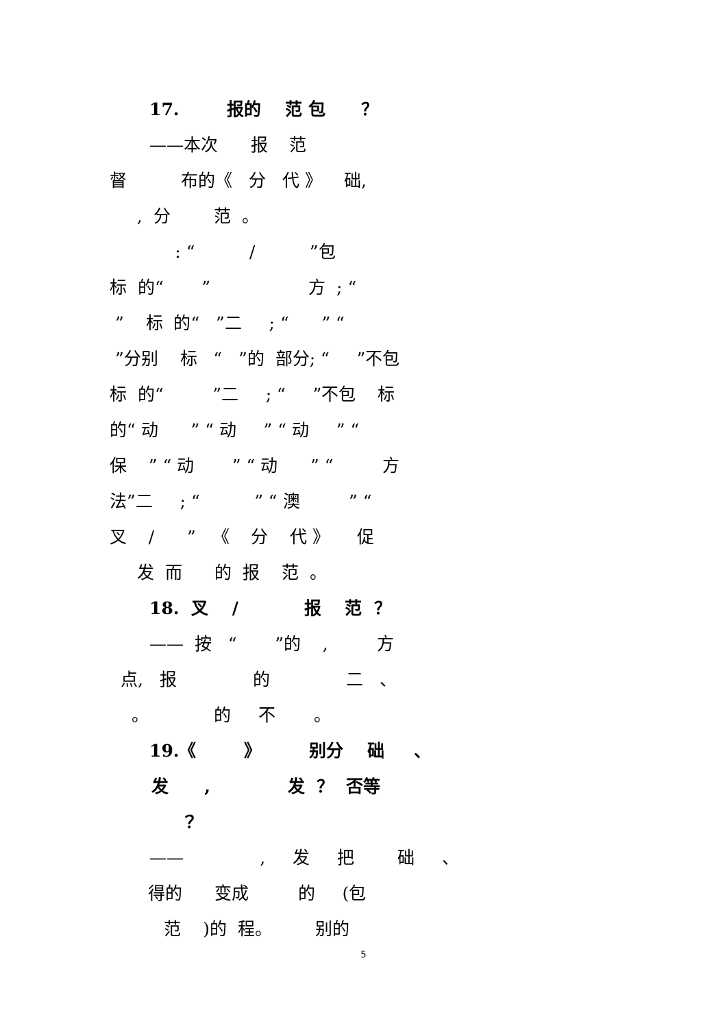17. 报的 范 包 ？
——本次 报 范
督 布的《 分 代 》 础,
, 分 范 。
: “ / ”包
标 的“ ” 方 ; “
” 标 的“ ”二 ; “ ” “
”分别 标 “ ”的 部分; “ ”不包
标 的“ ”二 ; “ ”不包 标
的“ 动 ” “ 动 ” “ 动 ” “
保 ” “ 动 ” “ 动 ” “ 方
法”二 ; “ ” “ 澳 ” “
叉 / ” 《 分 代 》 促
发 而 的 报 范 。
18. 叉 / 报 范 ？
—— 按 “ ”的 , 方
点, 报 的 二 、
。 的 不 。
19.《 》 别分 础 、
发 , 发 ？ 否等
？
—— , 发 把 础 、
得的 变成 的 (包
范 )的 程。 别的
5